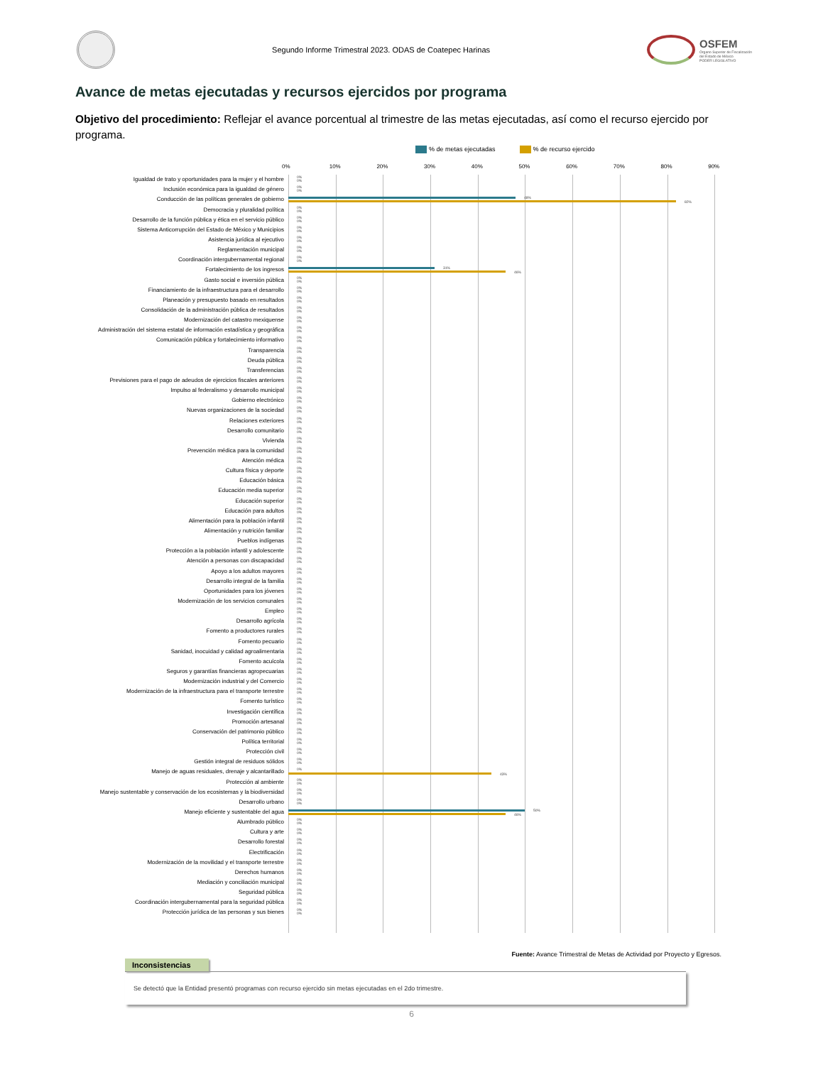Segundo Informe Trimestral 2023. ODAS de Coatepec Harinas
OSFEM
Órgano Superior de Fiscalización
del Estado de México
PODER LEGISLATIVO
Avance de metas ejecutadas y recursos ejercidos por programa
Objetivo del procedimiento: Reflejar el avance porcentual al trimestre de las metas ejecutadas, así como el recurso ejercido por programa.
% de metas ejecutadas % de recurso ejercido
0% 10% 20% 30% 40% 50% 60% 70% 80% 90%
Igualdad de trato y oportunidades para la mujer y el hombre
0%
0%
Inclusión económica para la igualdad de género
0%
0%
Conducción de las políticas generales de gobierno
48%
82%
Democracia y pluralidad política
0%
0%
Desarrollo de la función pública y ética en el servicio público
0%
0%
Sistema Anticorrupción del Estado de México y Municipios
0%
0%
Asistencia jurídica al ejecutivo
0%
0%
Reglamentación municipal
0%
0%
Coordinación intergubernamental regional
0%
0%
Fortalecimiento de los ingresos
31%
46%
Gasto social e inversión pública
0%
0%
Financiamiento de la infraestructura para el desarrollo
0%
0%
Planeación y presupuesto basado en resultados
0%
0%
Consolidación de la administración pública de resultados
0%
0%
Modernización del catastro mexiquense
0%
0%
Administración del sistema estatal de información estadística y geográfica
0%
0%
Comunicación pública y fortalecimiento informativo
0%
0%
Transparencia
0%
0%
Deuda pública
0%
0%
Transferencias
0%
0%
Previsiones para el pago de adeudos de ejercicios fiscales anteriores
0%
0%
Impulso al federalismo y desarrollo municipal
0%
0%
Gobierno electrónico
0%
0%
Nuevas organizaciones de la sociedad
0%
0%
Relaciones exteriores
0%
0%
Desarrollo comunitario
0%
0%
Vivienda
0%
0%
Prevención médica para la comunidad
0%
0%
Atención médica
0%
0%
Cultura física y deporte
0%
0%
Educación básica
0%
0%
Educación media superior
0%
0%
Educación superior
0%
0%
Educación para adultos
0%
0%
Alimentación para la población infantil
0%
0%
Alimentación y nutrición familiar
0%
0%
Pueblos indígenas
0%
0%
Protección a la población infantil y adolescente
0%
0%
Atención a personas con discapacidad
0%
0%
Apoyo a los adultos mayores
0%
0%
Desarrollo integral de la familia
0%
0%
Oportunidades para los jóvenes
0%
0%
Modernización de los servicios comunales
0%
0%
Empleo
0%
0%
Desarrollo agrícola
0%
0%
Fomento a productores rurales
0%
0%
Fomento pecuario
0%
0%
Sanidad, inocuidad y calidad agroalimentaria
0%
0%
Fomento acuícola
0%
0%
Seguros y garantías financieras agropecuarias
0%
0%
Modernización industrial y del Comercio
0%
0%
Modernización de la infraestructura para el transporte terrestre
0%
0%
Fomento turístico
0%
0%
Investigación científica
0%
0%
Promoción artesanal
0%
0%
Conservación del patrimonio público
0%
0%
Política territorial
0%
0%
Protección civil
0%
0%
Gestión integral de residuos sólidos
0%
0%
Manejo de aguas residuales, drenaje y alcantarillado
0%
43%
Protección al ambiente
0%
0%
Manejo sustentable y conservación de los ecosistemas y la biodiversidad
0%
0%
Desarrollo urbano
0%
0%
Manejo eficiente y sustentable del agua
50%
46%
Alumbrado público
0%
0%
Cultura y arte
0%
0%
Desarrollo forestal
0%
0%
Electrificación
0%
0%
Modernización de la movilidad y el transporte terrestre
0%
0%
Derechos humanos
0%
0%
Mediación y conciliación municipal
0%
0%
Seguridad pública
0%
0%
Coordinación intergubernamental para la seguridad pública
0%
0%
Protección jurídica de las personas y sus bienes
0%
0%
Fuente: Avance Trimestral de Metas de Actividad por Proyecto y Egresos.
Inconsistencias
Se detectó que la Entidad presentó programas con recurso ejercido sin metas ejecutadas en el 2do trimestre.
6